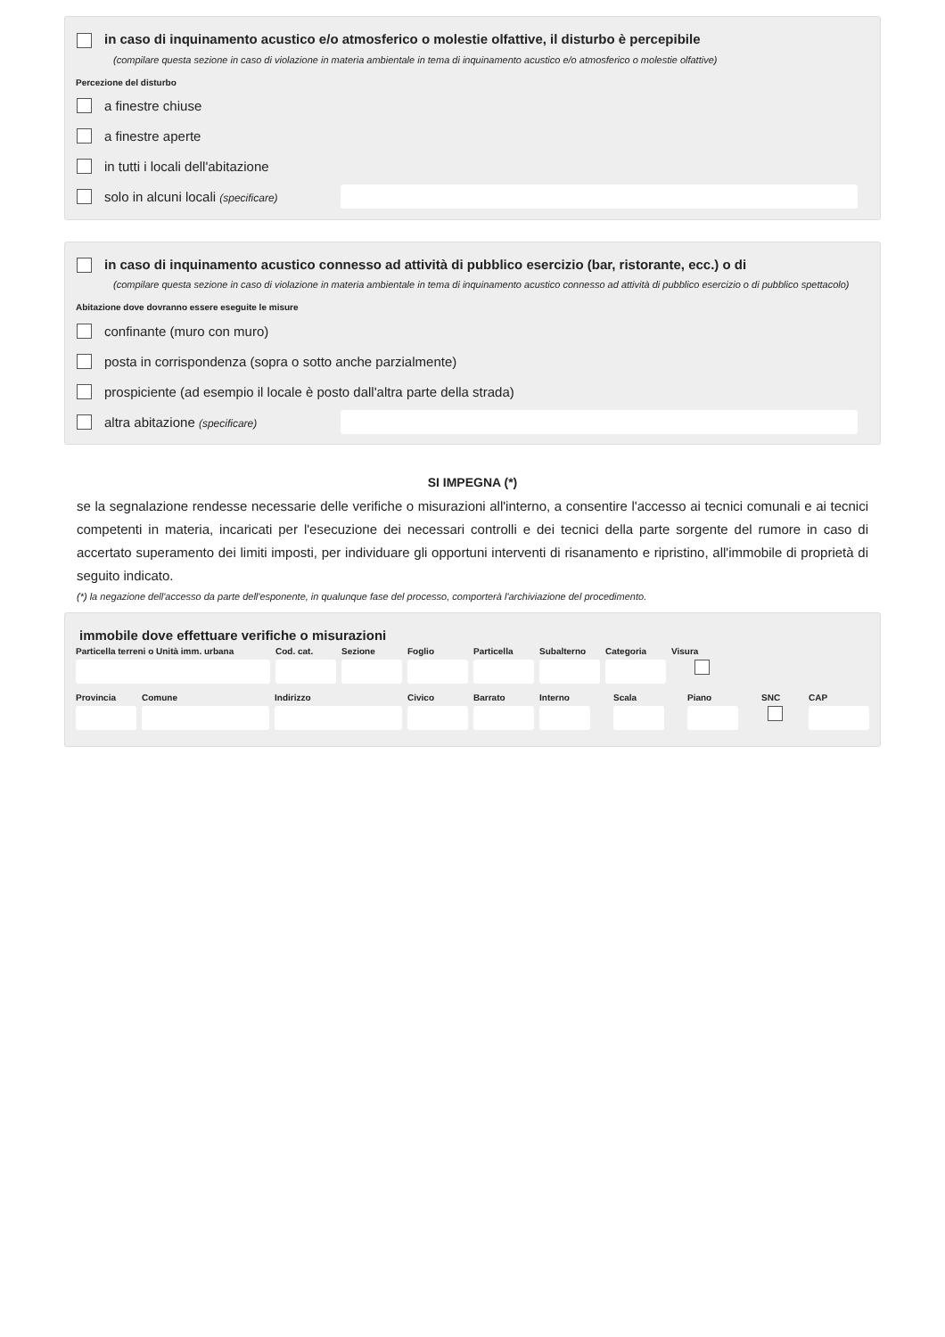in caso di inquinamento acustico e/o atmosferico o molestie olfattive, il disturbo è percepibile
(compilare questa sezione in caso di violazione in materia ambientale in tema di inquinamento acustico e/o atmosferico o molestie olfattive)
Percezione del disturbo
a finestre chiuse
a finestre aperte
in tutti i locali dell'abitazione
solo in alcuni locali (specificare)
in caso di inquinamento acustico connesso ad attività di pubblico esercizio (bar, ristorante, ecc.) o di
(compilare questa sezione in caso di violazione in materia ambientale in tema di inquinamento acustico connesso ad attività di pubblico esercizio o di pubblico spettacolo)
Abitazione dove dovranno essere eseguite le misure
confinante (muro con muro)
posta in corrispondenza (sopra o sotto anche parzialmente)
prospiciente (ad esempio il locale è posto dall'altra parte della strada)
altra abitazione (specificare)
SI IMPEGNA (*)
se la segnalazione rendesse necessarie delle verifiche o misurazioni all'interno, a consentire l'accesso ai tecnici comunali e ai tecnici competenti in materia, incaricati per l'esecuzione dei necessari controlli e dei tecnici della parte sorgente del rumore in caso di accertato superamento dei limiti imposti, per individuare gli opportuni interventi di risanamento e ripristino, all'immobile di proprietà di seguito indicato.
(*) la negazione dell'accesso da parte dell'esponente, in qualunque fase del processo, comporterà l'archiviazione del procedimento.
immobile dove effettuare verifiche o misurazioni
Particella terreni o Unità imm. urbana
Cod. cat. Sezione Foglio Particella Subalterno Categoria Visura
Provincia Comune Indirizzo Civico Barrato Interno Scala Piano SNC CAP